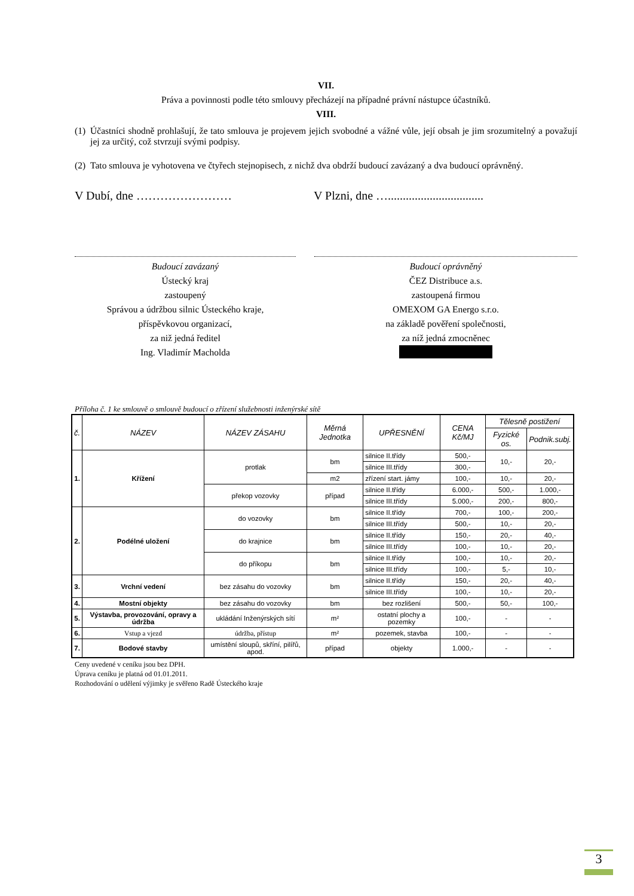VII.
Práva a povinnosti podle této smlouvy přecházejí na případné právní nástupce účastníků.
VIII.
(1) Účastníci shodně prohlašují, že tato smlouva je projevem jejich svobodné a vážné vůle, její obsah je jim srozumitelný a považují jej za určitý, což stvrzují svými podpisy.
(2) Tato smlouva je vyhotovena ve čtyřech stejnopisech, z nichž dva obdrží budoucí zavázaný a dva budoucí oprávněný.
V Dubí, dne …………………… V Plzni, dne …................................
Budoucí zavázaný
Ústecký kraj
zastoupený
Správou a údržbou silnic Ústeckého kraje,
příspěvkovou organizací,
za niž jedná ředitel
Ing. Vladimír Macholda
Budoucí oprávněný
ČEZ Distribuce a.s.
zastoupená firmou
OMEXOM GA Energo s.r.o.
na základě pověření společnosti,
za níž jedná zmocněnec
Příloha č. 1 ke smlouvě o smlouvě budoucí o zřízení služebnosti inženýrské sítě
| č. | NÁZEV | NÁZEV ZÁSAHU | Měrná Jednotka | UPŘESNĚNÍ | CENA Kč/MJ | Tělesně postižení | |
| --- | --- | --- | --- | --- | --- | --- | --- |
| | | | | | | Fyzické os. | Podnik.subj. |
| 1. | Křížení | protlak | bm | silnice II.třídy | 500,- | 10,- | 20,- |
| | | | | silnice III.třídy | 300,- | | |
| | | | m2 | zřízení start. jámy | 100,- | 10,- | 20,- |
| | | překop vozovky | případ | silnice II.třídy | 6.000,- | 500,- | 1.000,- |
| | | | | silnice III.třídy | 5.000,- | 200,- | 800,- |
| 2. | Podélné uložení | do vozovky | bm | silnice II.třídy | 700,- | 100,- | 200,- |
| | | | | silnice III.třídy | 500,- | 10,- | 20,- |
| | | do krajnice | bm | silnice II.třídy | 150,- | 20,- | 40,- |
| | | | | silnice III.třídy | 100,- | 10,- | 20,- |
| | | do příkopu | bm | silnice II.třídy | 100,- | 10,- | 20,- |
| | | | | silnice III.třídy | 100,- | 5,- | 10,- |
| 3. | Vrchní vedení | bez zásahu do vozovky | bm | silnice II.třídy | 150,- | 20,- | 40,- |
| | | | | silnice III.třídy | 100,- | 10,- | 20,- |
| 4. | Mostní objekty | bez zásahu do vozovky | bm | bez rozlišení | 500,- | 50,- | 100,- |
| 5. | Výstavba, provozování, opravy a údržba | ukládání Inženýrských sítí | m² | ostatní plochy a pozemky | 100,- | - | - |
| 6. | Vstup a vjezd | údržba, přístup | m² | pozemek, stavba | 100,- | - | - |
| 7. | Bodové stavby | umístění sloupů, skříní, pilířů, apod. | případ | objekty | 1.000,- | - | - |
Ceny uvedené v ceníku jsou bez DPH.
Úprava ceníku je platná od 01.01.2011.
Rozhodování o udělení výjimky je svěřeno Radě Ústeckého kraje
3